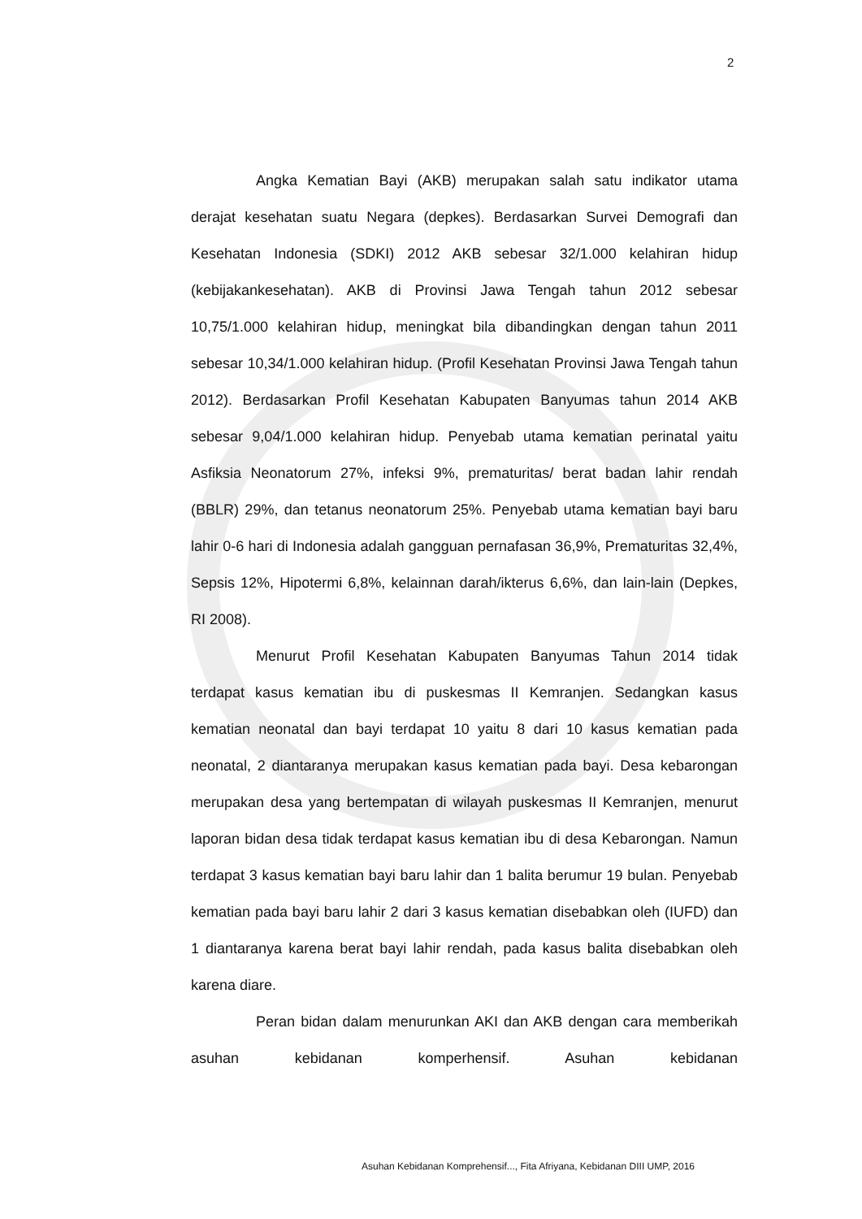2
Angka Kematian Bayi (AKB) merupakan salah satu indikator utama derajat kesehatan suatu Negara (depkes). Berdasarkan Survei Demografi dan Kesehatan Indonesia (SDKI) 2012 AKB sebesar 32/1.000 kelahiran hidup (kebijakankesehatan). AKB di Provinsi Jawa Tengah tahun 2012 sebesar 10,75/1.000 kelahiran hidup, meningkat bila dibandingkan dengan tahun 2011 sebesar 10,34/1.000 kelahiran hidup. (Profil Kesehatan Provinsi Jawa Tengah tahun 2012). Berdasarkan Profil Kesehatan Kabupaten Banyumas tahun 2014 AKB sebesar 9,04/1.000 kelahiran hidup. Penyebab utama kematian perinatal yaitu Asfiksia Neonatorum 27%, infeksi 9%, prematuritas/ berat badan lahir rendah (BBLR) 29%, dan tetanus neonatorum 25%. Penyebab utama kematian bayi baru lahir 0-6 hari di Indonesia adalah gangguan pernafasan 36,9%, Prematuritas 32,4%, Sepsis 12%, Hipotermi 6,8%, kelainnan darah/ikterus 6,6%, dan lain-lain (Depkes, RI 2008).
Menurut Profil Kesehatan Kabupaten Banyumas Tahun 2014 tidak terdapat kasus kematian ibu di puskesmas II Kemranjen. Sedangkan kasus kematian neonatal dan bayi terdapat 10 yaitu 8 dari 10 kasus kematian pada neonatal, 2 diantaranya merupakan kasus kematian pada bayi. Desa kebarongan merupakan desa yang bertempatan di wilayah puskesmas II Kemranjen, menurut laporan bidan desa tidak terdapat kasus kematian ibu di desa Kebarongan. Namun terdapat 3 kasus kematian bayi baru lahir dan 1 balita berumur 19 bulan. Penyebab kematian pada bayi baru lahir 2 dari 3 kasus kematian disebabkan oleh (IUFD) dan 1 diantaranya karena berat bayi lahir rendah, pada kasus balita disebabkan oleh karena diare.
Peran bidan dalam menurunkan AKI dan AKB dengan cara memberikah asuhan kebidanan komperhensif. Asuhan kebidanan
Asuhan Kebidanan Komprehensif..., Fita Afriyana, Kebidanan DIII UMP, 2016